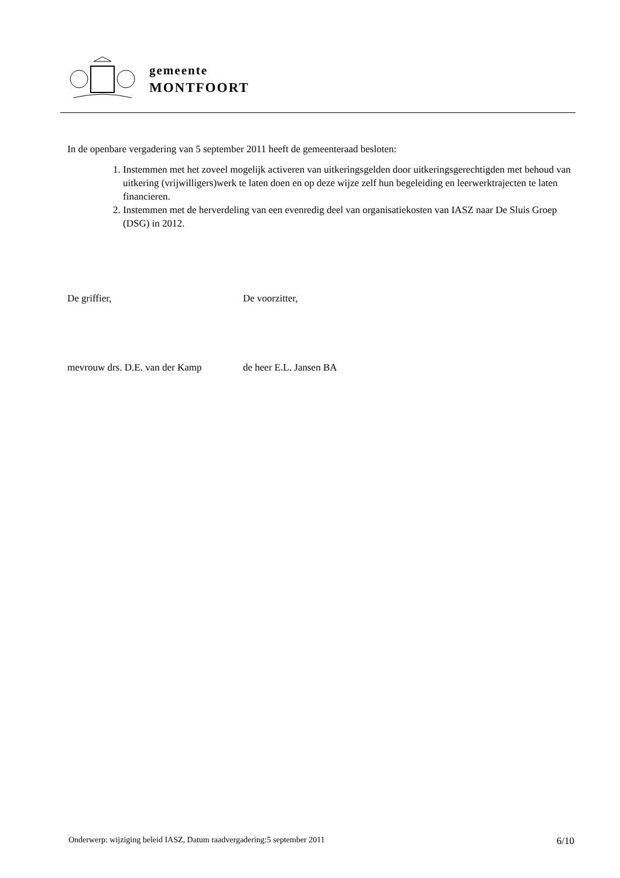gemeente
MONTFOORT
In de openbare vergadering van 5 september 2011 heeft de gemeenteraad besloten:
1. Instemmen met het zoveel mogelijk activeren van uitkeringsgelden door uitkeringsgerechtigden met behoud van uitkering (vrijwilligers)werk te laten doen en op deze wijze zelf hun begeleiding en leerwerktrajecten te laten financieren.
2. Instemmen met de herverdeling van een evenredig deel van organisatiekosten van IASZ naar De Sluis Groep (DSG) in 2012.
De griffier, De voorzitter,
mevrouw drs. D.E. van der Kamp
de heer E.L. Jansen BA
Onderwerp: wijziging beleid IASZ, Datum raadvergadering:5 september 2011 6/10